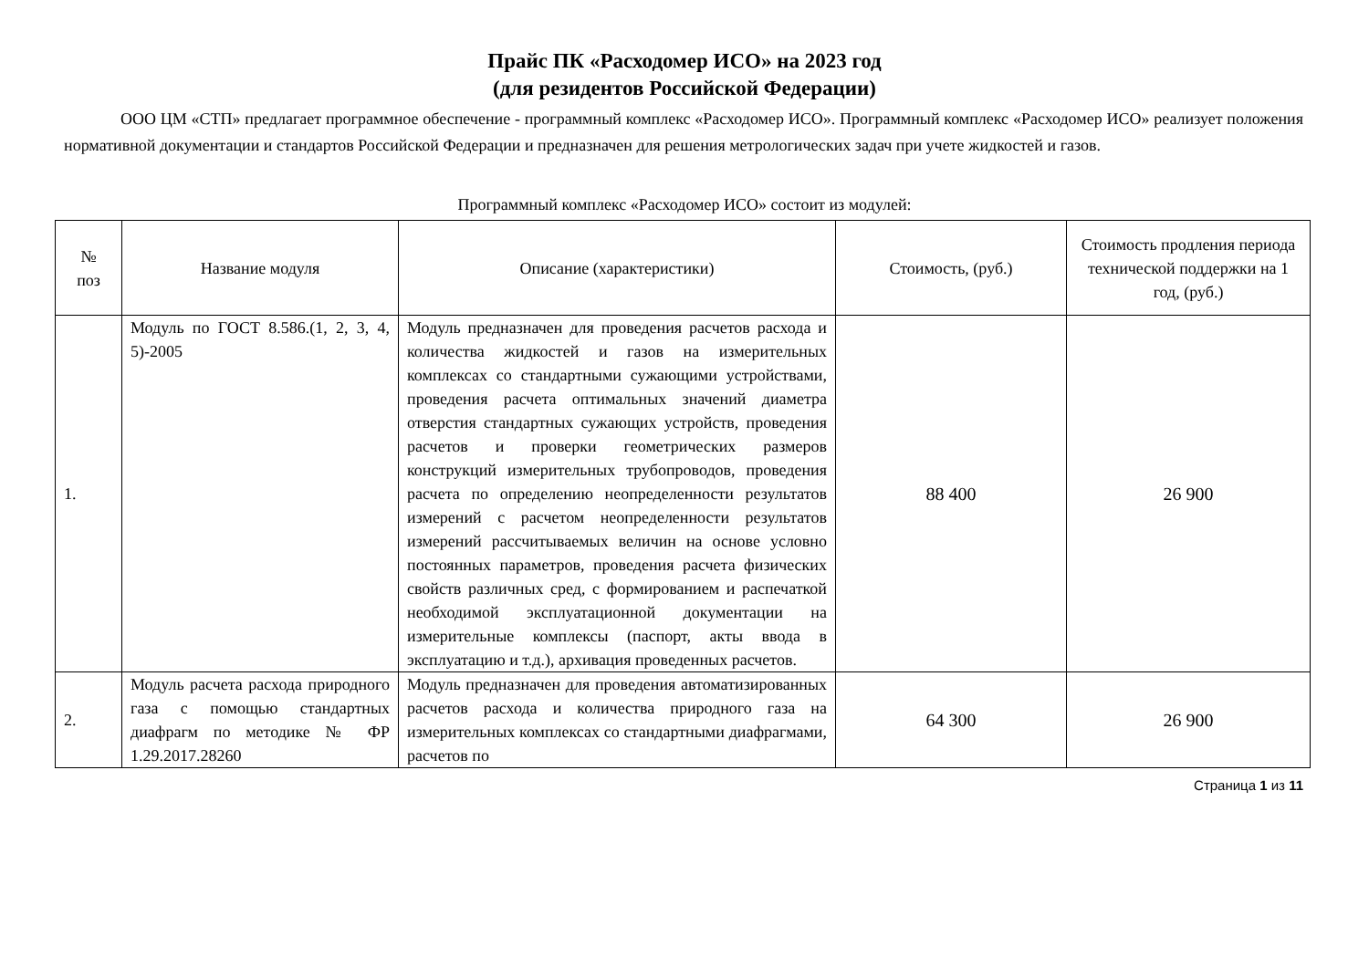Прайс ПК «Расходомер ИСО» на 2023 год
(для резидентов Российской Федерации)
ООО ЦМ «СТП» предлагает программное обеспечение - программный комплекс «Расходомер ИСО». Программный комплекс «Расходомер ИСО» реализует положения нормативной документации и стандартов Российской Федерации и предназначен для решения метрологических задач при учете жидкостей и газов.
Программный комплекс «Расходомер ИСО» состоит из модулей:
| № поз | Название модуля | Описание (характеристики) | Стоимость, (руб.) | Стоимость продления периода технической поддержки на 1 год, (руб.) |
| --- | --- | --- | --- | --- |
| 1. | Модуль по ГОСТ 8.586.(1, 2, 3, 4, 5)-2005 | Модуль предназначен для проведения расчетов расхода и количества жидкостей и газов на измерительных комплексах со стандартными сужающими устройствами, проведения расчета оптимальных значений диаметра отверстия стандартных сужающих устройств, проведения расчетов и проверки геометрических размеров конструкций измерительных трубопроводов, проведения расчета по определению неопределенности результатов измерений с расчетом неопределенности результатов измерений рассчитываемых величин на основе условно постоянных параметров, проведения расчета физических свойств различных сред, с формированием и распечаткой необходимой эксплуатационной документации на измерительные комплексы (паспорт, акты ввода в эксплуатацию и т.д.), архивация проведенных расчетов. | 88 400 | 26 900 |
| 2. | Модуль расчета расхода природного газа с помощью стандартных диафрагм по методике № ФР 1.29.2017.28260 | Модуль предназначен для проведения автоматизированных расчетов расхода и количества природного газа на измерительных комплексах со стандартными диафрагмами, расчетов по | 64 300 | 26 900 |
Страница 1 из 11